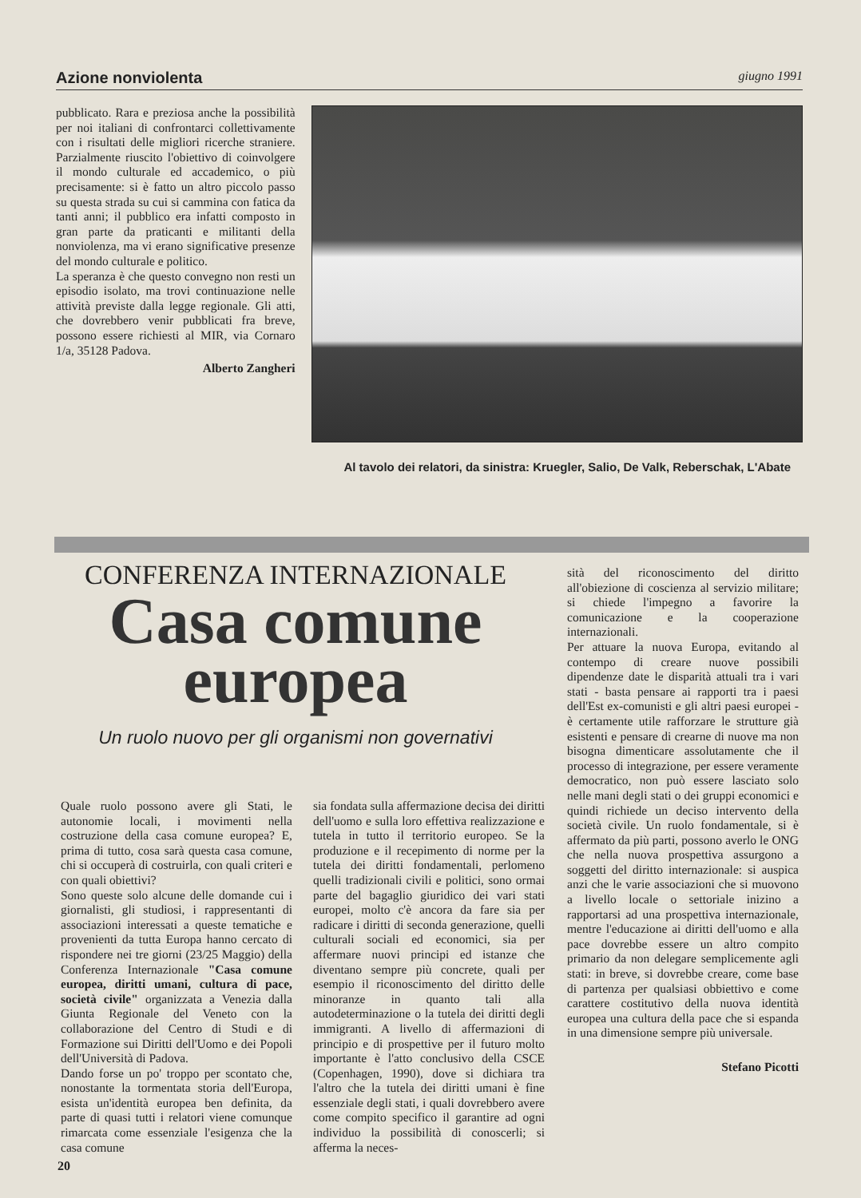Azione nonviolenta giugno 1991
pubblicato. Rara e preziosa anche la possibilità per noi italiani di confrontarci collettivamente con i risultati delle migliori ricerche straniere. Parzialmente riuscito l'obiettivo di coinvolgere il mondo culturale ed accademico, o più precisamente: si è fatto un altro piccolo passo su questa strada su cui si cammina con fatica da tanti anni; il pubblico era infatti composto in gran parte da praticanti e militanti della nonviolenza, ma vi erano significative presenze del mondo culturale e politico.
La speranza è che questo convegno non resti un episodio isolato, ma trovi continuazione nelle attività previste dalla legge regionale. Gli atti, che dovrebbero venir pubblicati fra breve, possono essere richiesti al MIR, via Cornaro 1/a, 35128 Padova.
Alberto Zangheri
Al tavolo dei relatori, da sinistra: Kruegler, Salio, De Valk, Reberschak, L'Abate
CONFERENZA INTERNAZIONALE
Casa comune
europea
Un ruolo nuovo per gli organismi non governativi
Quale ruolo possono avere gli Stati, le autonomie locali, i movimenti nella costruzione della casa comune europea? E, prima di tutto, cosa sarà questa casa comune, chi si occuperà di costruirla, con quali criteri e con quali obiettivi?
Sono queste solo alcune delle domande cui i giornalisti, gli studiosi, i rappresentanti di associazioni interessati a queste tematiche e provenienti da tutta Europa hanno cercato di rispondere nei tre giorni (23/25 Maggio) della Conferenza Internazionale "Casa comune europea, diritti umani, cultura di pace, società civile" organizzata a Venezia dalla Giunta Regionale del Veneto con la collaborazione del Centro di Studi e di Formazione sui Diritti dell'Uomo e dei Popoli dell'Università di Padova.
Dando forse un po' troppo per scontato che, nonostante la tormentata storia dell'Europa, esista un'identità europea ben definita, da parte di quasi tutti i relatori viene comunque rimarcata come essenziale l'esigenza che la casa comune
sia fondata sulla affermazione decisa dei diritti dell'uomo e sulla loro effettiva realizzazione e tutela in tutto il territorio europeo. Se la produzione e il recepimento di norme per la tutela dei diritti fondamentali, perlomeno quelli tradizionali civili e politici, sono ormai parte del bagaglio giuridico dei vari stati europei, molto c'è ancora da fare sia per radicare i diritti di seconda generazione, quelli culturali sociali ed economici, sia per affermare nuovi principi ed istanze che diventano sempre più concrete, quali per esempio il riconoscimento del diritto delle minoranze in quanto tali alla autodeterminazione o la tutela dei diritti degli immigranti. A livello di affermazioni di principio e di prospettive per il futuro molto importante è l'atto conclusivo della CSCE (Copenhagen, 1990), dove si dichiara tra l'altro che la tutela dei diritti umani è fine essenziale degli stati, i quali dovrebbero avere come compito specifico il garantire ad ogni individuo la possibilità di conoscerli; si afferma la neces-
sità del riconoscimento del diritto all'obiezione di coscienza al servizio militare; si chiede l'impegno a favorire la comunicazione e la cooperazione internazionali.
Per attuare la nuova Europa, evitando al contempo di creare nuove possibili dipendenze date le disparità attuali tra i vari stati - basta pensare ai rapporti tra i paesi dell'Est ex-comunisti e gli altri paesi europei - è certamente utile rafforzare le strutture già esistenti e pensare di crearne di nuove ma non bisogna dimenticare assolutamente che il processo di integrazione, per essere veramente democratico, non può essere lasciato solo nelle mani degli stati o dei gruppi economici e quindi richiede un deciso intervento della società civile. Un ruolo fondamentale, si è affermato da più parti, possono averlo le ONG che nella nuova prospettiva assurgono a soggetti del diritto internazionale: si auspica anzi che le varie associazioni che si muovono a livello locale o settoriale inizino a rapportarsi ad una prospettiva internazionale, mentre l'educazione ai diritti dell'uomo e alla pace dovrebbe essere un altro compito primario da non delegare semplicemente agli stati: in breve, si dovrebbe creare, come base di partenza per qualsiasi obbiettivo e come carattere costitutivo della nuova identità europea una cultura della pace che si espanda in una dimensione sempre più universale.
Stefano Picotti
20